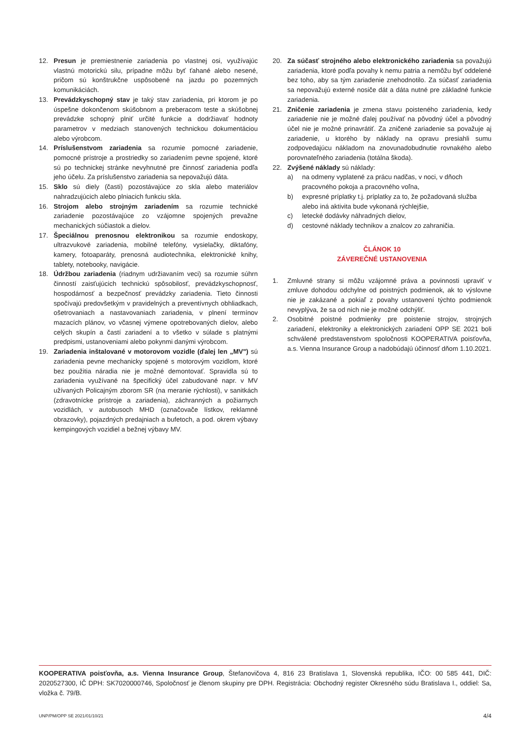12. Presun je premiestnenie zariadenia po vlastnej osi, využívajúc vlastnú motorickú silu, prípadne môžu byť ťahané alebo nesené, pričom sú konštrukčne uspôsobené na jazdu po pozemných komunikáciách.
13. Prevádzkyschopný stav je taký stav zariadenia, pri ktorom je po úspešne dokončenom skúšobnom a preberacom teste a skúšobnej prevádzke schopný plniť určité funkcie a dodržiavať hodnoty parametrov v medziach stanovených technickou dokumentáciou alebo výrobcom.
14. Príslušenstvom zariadenia sa rozumie pomocné zariadenie, pomocné prístroje a prostriedky so zariadením pevne spojené, ktoré sú po technickej stránke nevyhnutné pre činnosť zariadenia podľa jeho účelu. Za príslušenstvo zariadenia sa nepovažujú dáta.
15. Sklo sú diely (časti) pozostávajúce zo skla alebo materiálov nahradzujúcich alebo plniacich funkciu skla.
16. Strojom alebo strojným zariadením sa rozumie technické zariadenie pozostávajúce zo vzájomne spojených prevažne mechanických súčiastok a dielov.
17. Špeciálnou prenosnou elektronikou sa rozumie endoskopy, ultrazvukové zariadenia, mobilné telefóny, vysielačky, diktafóny, kamery, fotoaparáty, prenosná audiotechnika, elektronické knihy, tablety, notebooky, navigácie.
18. Údržbou zariadenia (riadnym udržiavaním veci) sa rozumie súhrn činností zaisťujúcich technickú spôsobilosť, prevádzkyschopnosť, hospodárnosť a bezpečnosť prevádzky zariadenia. Tieto činnosti spočívajú predovšetkým v pravidelných a preventívnych obhliadkach, ošetrovaniach a nastavovaniach zariadenia, v plnení termínov mazacích plánov, vo včasnej výmene opotrebovaných dielov, alebo celých skupín a častí zariadení a to všetko v súlade s platnými predpismi, ustanoveniami alebo pokynmi danými výrobcom.
19. Zariadenia inštalované v motorovom vozidle (ďalej len „MV") sú zariadenia pevne mechanicky spojené s motorovým vozidlom, ktoré bez použitia náradia nie je možné demontovať. Spravidla sú to zariadenia využívané na špecifický účel zabudované napr. v MV užívaných Policajným zborom SR (na meranie rýchlosti), v sanitkách (zdravotnícke prístroje a zariadenia), záchranných a požiarnych vozidlách, v autobusoch MHD (označovače lístkov, reklamné obrazovky), pojazdných predajniach a bufetoch, a pod. okrem výbavy kempingových vozidiel a bežnej výbavy MV.
20. Za súčasť strojného alebo elektronického zariadenia sa považujú zariadenia, ktoré podľa povahy k nemu patria a nemôžu byť oddelené bez toho, aby sa tým zariadenie znehodnotilo. Za súčasť zariadenia sa nepovažujú externé nosiče dát a dáta nutné pre základné funkcie zariadenia.
21. Zničenie zariadenia je zmena stavu poisteného zariadenia, kedy zariadenie nie je možné ďalej používať na pôvodný účel a pôvodný účel nie je možné prinavrátiť. Za zničené zariadenie sa považuje aj zariadenie, u ktorého by náklady na opravu presiahli sumu zodpovedajúcu nákladom na znovunadobudnutie rovnakého alebo porovnateľného zariadenia (totálna škoda).
22. Zvýšené náklady sú náklady:
a) na odmeny vyplatené za prácu nadčas, v noci, v dňoch pracovného pokoja a pracovného voľna,
b) expresné príplatky t.j. príplatky za to, že požadovaná služba alebo iná aktivita bude vykonaná rýchlejšie,
c) letecké dodávky náhradných dielov,
d) cestovné náklady technikov a znalcov zo zahraničia.
ČLÁNOK 10
ZÁVEREČNÉ USTANOVENIA
1. Zmluvné strany si môžu vzájomné práva a povinnosti upraviť v zmluve dohodou odchylne od poistných podmienok, ak to výslovne nie je zakázané a pokiaľ z povahy ustanovení týchto podmienok nevyplýva, že sa od nich nie je možné odchýliť.
2. Osobitné poistné podmienky pre poistenie strojov, strojných zariadení, elektroniky a elektronických zariadení OPP SE 2021 boli schválené predstavenstvom spoločnosti KOOPERATIVA poisťovňa, a.s. Vienna Insurance Group a nadobúdajú účinnosť dňom 1.10.2021.
KOOPERATIVA poisťovňa, a.s. Vienna Insurance Group, Štefanovičova 4, 816 23 Bratislava 1, Slovenská republika, IČO: 00 585 441, DIČ: 2020527300, IČ DPH: SK7020000746, Spoločnosť je členom skupiny pre DPH. Registrácia: Obchodný register Okresného súdu Bratislava I., oddiel: Sa, vložka č. 79/B.
UNP/PM/OPP SE 2021/01/10/21 4/4